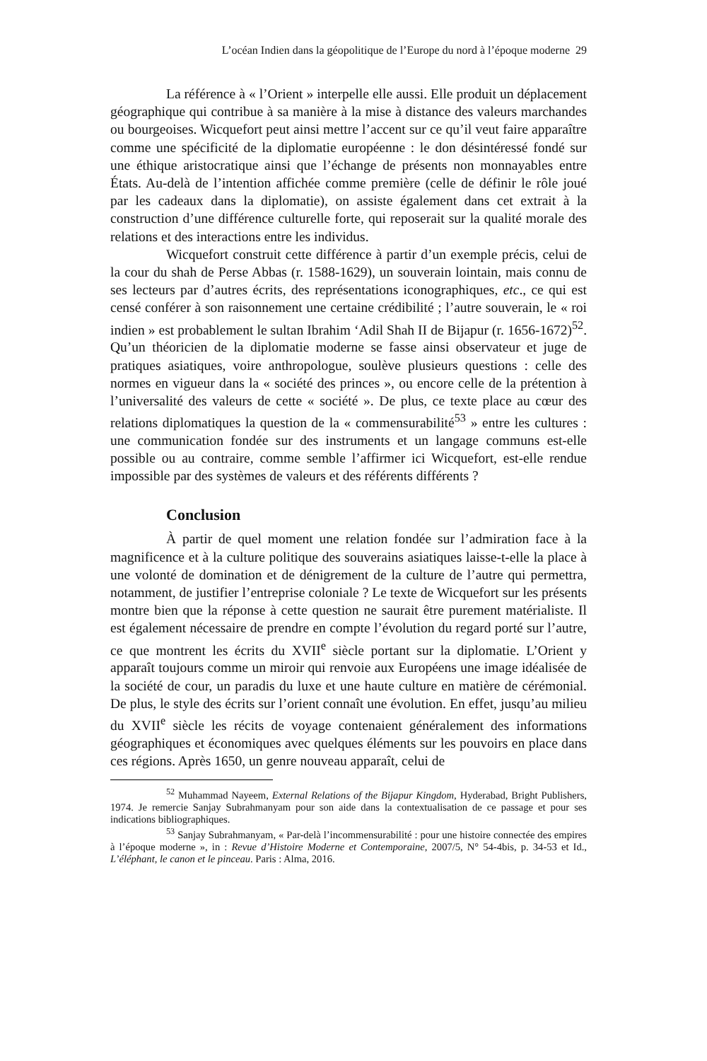L’océan Indien dans la géopolitique de l’Europe du nord à l’époque moderne 29
La référence à « l’Orient » interpelle elle aussi. Elle produit un déplacement géographique qui contribue à sa manière à la mise à distance des valeurs marchandes ou bourgeoises. Wicquefort peut ainsi mettre l’accent sur ce qu’il veut faire apparaître comme une spécificité de la diplomatie européenne : le don désintéressé fondé sur une éthique aristocratique ainsi que l’échange de présents non monnayables entre États. Au-delà de l’intention affichée comme première (celle de définir le rôle joué par les cadeaux dans la diplomatie), on assiste également dans cet extrait à la construction d’une différence culturelle forte, qui reposerait sur la qualité morale des relations et des interactions entre les individus.
Wicquefort construit cette différence à partir d’un exemple précis, celui de la cour du shah de Perse Abbas (r. 1588-1629), un souverain lointain, mais connu de ses lecteurs par d’autres écrits, des représentations iconographiques, etc., ce qui est censé conférer à son raisonnement une certaine crédibilité ; l’autre souverain, le « roi indien » est probablement le sultan Ibrahim ‘Adil Shah II de Bijapur (r. 1656-1672)<sup>52</sup>. Qu’un théoricien de la diplomatie moderne se fasse ainsi observateur et juge de pratiques asiatiques, voire anthropologue, soulève plusieurs questions : celle des normes en vigueur dans la « société des princes », ou encore celle de la prétention à l’universalité des valeurs de cette « société ». De plus, ce texte place au cœur des relations diplomatiques la question de la « commensurabilité<sup>53</sup> » entre les cultures : une communication fondée sur des instruments et un langage communs est-elle possible ou au contraire, comme semble l’affirmer ici Wicquefort, est-elle rendue impossible par des systèmes de valeurs et des référents différents ?
Conclusion
À partir de quel moment une relation fondée sur l’admiration face à la magnificence et à la culture politique des souverains asiatiques laisse-t-elle la place à une volonté de domination et de dénigrement de la culture de l’autre qui permettra, notamment, de justifier l’entreprise coloniale ? Le texte de Wicquefort sur les présents montre bien que la réponse à cette question ne saurait être purement matérialiste. Il est également nécessaire de prendre en compte l’évolution du regard porté sur l’autre, ce que montrent les écrits du XVII<sup>e</sup> siècle portant sur la diplomatie. L’Orient y apparaît toujours comme un miroir qui renvoie aux Européens une image idéalisée de la société de cour, un paradis du luxe et une haute culture en matière de cérémonial. De plus, le style des écrits sur l’orient connaît une évolution. En effet, jusqu’au milieu du XVII<sup>e</sup> siècle les récits de voyage contenaient généralement des informations géographiques et économiques avec quelques éléments sur les pouvoirs en place dans ces régions. Après 1650, un genre nouveau apparaît, celui de
<sup>52</sup> Muhammad Nayeem, External Relations of the Bijapur Kingdom, Hyderabad, Bright Publishers, 1974. Je remercie Sanjay Subrahmanyam pour son aide dans la contextualisation de ce passage et pour ses indications bibliographiques.
<sup>53</sup> Sanjay Subrahmanyam, « Par-delà l’incommensurabilité : pour une histoire connectée des empires à l’époque moderne », in : Revue d’Histoire Moderne et Contemporaine, 2007/5, N° 54-4bis, p. 34-53 et Id., L’éléphant, le canon et le pinceau. Paris : Alma, 2016.